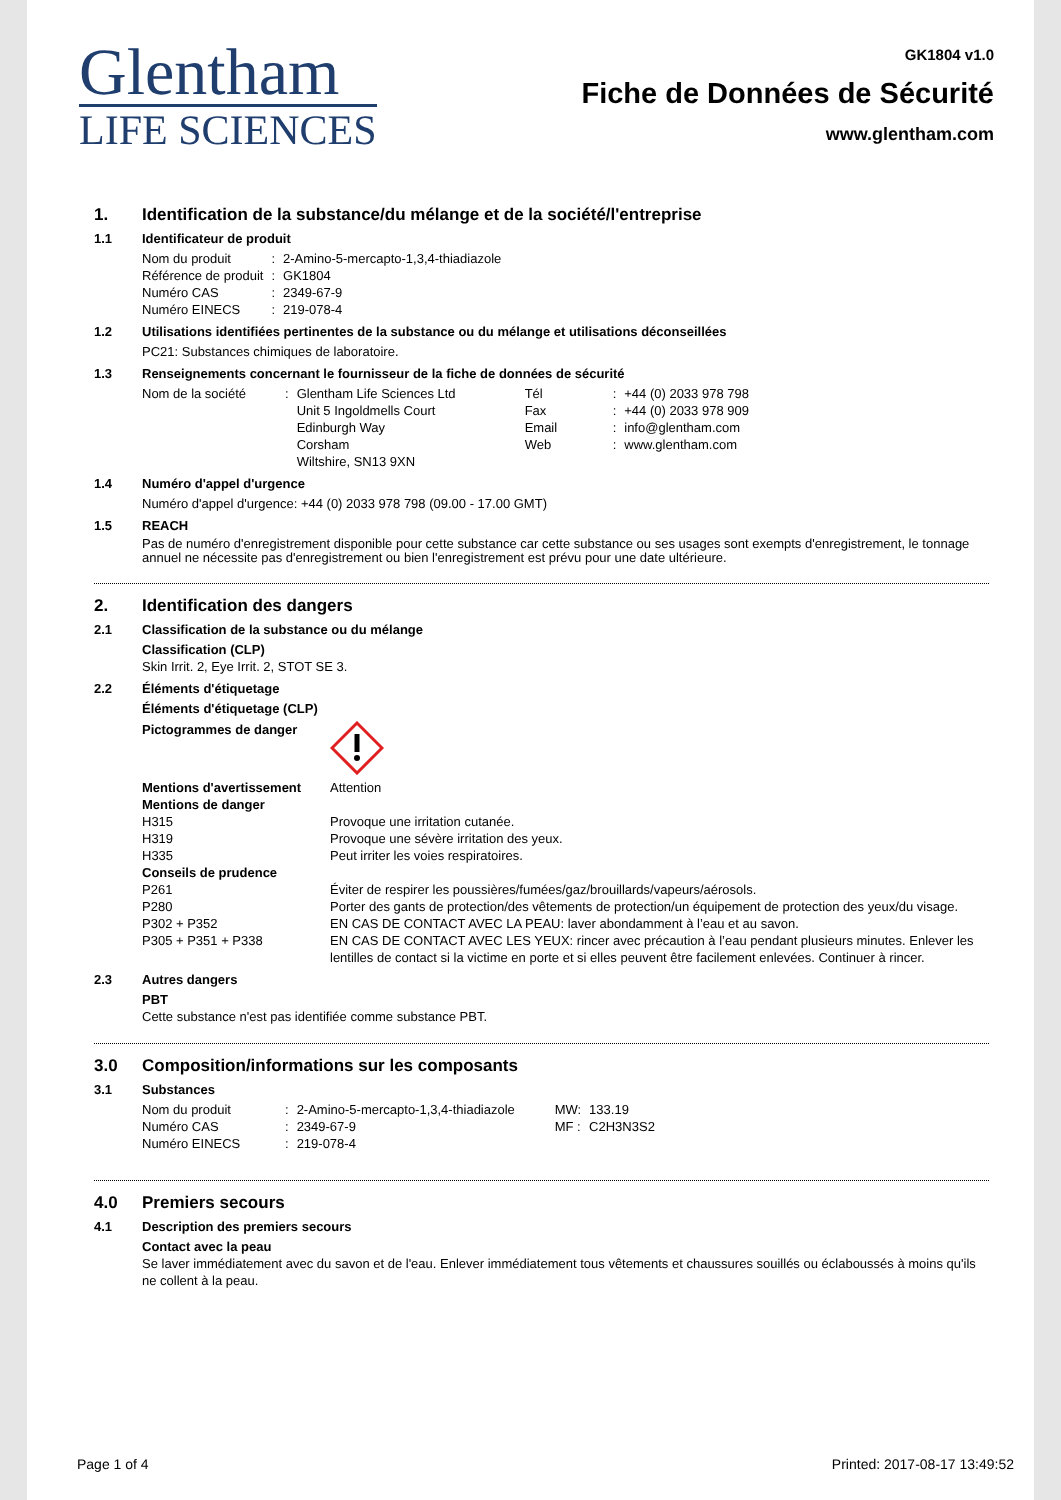Glentham
LIFE SCIENCES
GK1804 v1.0
Fiche de Données de Sécurité
www.glentham.com
1. Identification de la substance/du mélange et de la société/l'entreprise
1.1 Identificateur de produit
| Nom du produit | : | 2-Amino-5-mercapto-1,3,4-thiadiazole |
| Référence de produit | : | GK1804 |
| Numéro CAS | : | 2349-67-9 |
| Numéro EINECS | : | 219-078-4 |
1.2 Utilisations identifiées pertinentes de la substance ou du mélange et utilisations déconseillées
PC21: Substances chimiques de laboratoire.
1.3 Renseignements concernant le fournisseur de la fiche de données de sécurité
| Nom de la société | : | Glentham Life Sciences Ltd | Tél | : | +44 (0) 2033 978 798 |
| | | Unit 5 Ingoldmells Court | Fax | : | +44 (0) 2033 978 909 |
| | | Edinburgh Way | Email | : | info@glentham.com |
| | | Corsham | Web | : | www.glentham.com |
| | | Wiltshire, SN13 9XN | | | |
1.4 Numéro d'appel d'urgence
Numéro d'appel d'urgence: +44 (0) 2033 978 798 (09.00 - 17.00 GMT)
1.5 REACH
Pas de numéro d'enregistrement disponible pour cette substance car cette substance ou ses usages sont exempts d'enregistrement, le tonnage annuel ne nécessite pas d'enregistrement ou bien l'enregistrement est prévu pour une date ultérieure.
2. Identification des dangers
2.1 Classification de la substance ou du mélange
Classification (CLP)
Skin Irrit. 2, Eye Irrit. 2, STOT SE 3.
2.2 Éléments d'étiquetage
Éléments d'étiquetage (CLP)
| Pictogrammes de danger | |
| Mentions d'avertissement | Attention |
| Mentions de danger | |
| H315 | Provoque une irritation cutanée. |
| H319 | Provoque une sévère irritation des yeux. |
| H335 | Peut irriter les voies respiratoires. |
| Conseils de prudence | |
| P261 | Éviter de respirer les poussières/fumées/gaz/brouillards/vapeurs/aérosols. |
| P280 | Porter des gants de protection/des vêtements de protection/un équipement de protection des yeux/du visage. |
| P302 + P352 | EN CAS DE CONTACT AVEC LA PEAU: laver abondamment à l’eau et au savon. |
| P305 + P351 + P338 | EN CAS DE CONTACT AVEC LES YEUX: rincer avec précaution à l’eau pendant plusieurs minutes. Enlever les lentilles de contact si la victime en porte et si elles peuvent être facilement enlevées. Continuer à rincer. |
2.3 Autres dangers
PBT
Cette substance n'est pas identifiée comme substance PBT.
3.0 Composition/informations sur les composants
3.1 Substances
| Nom du produit | : | 2-Amino-5-mercapto-1,3,4-thiadiazole | MW: | 133.19 |
| Numéro CAS | : | 2349-67-9 | MF : | C2H3N3S2 |
| Numéro EINECS | : | 219-078-4 | | |
4.0 Premiers secours
4.1 Description des premiers secours
Contact avec la peau
Se laver immédiatement avec du savon et de l'eau. Enlever immédiatement tous vêtements et chaussures souillés ou éclaboussés à moins qu'ils ne collent à la peau.
Page 1 of 4 Printed: 2017-08-17 13:49:52